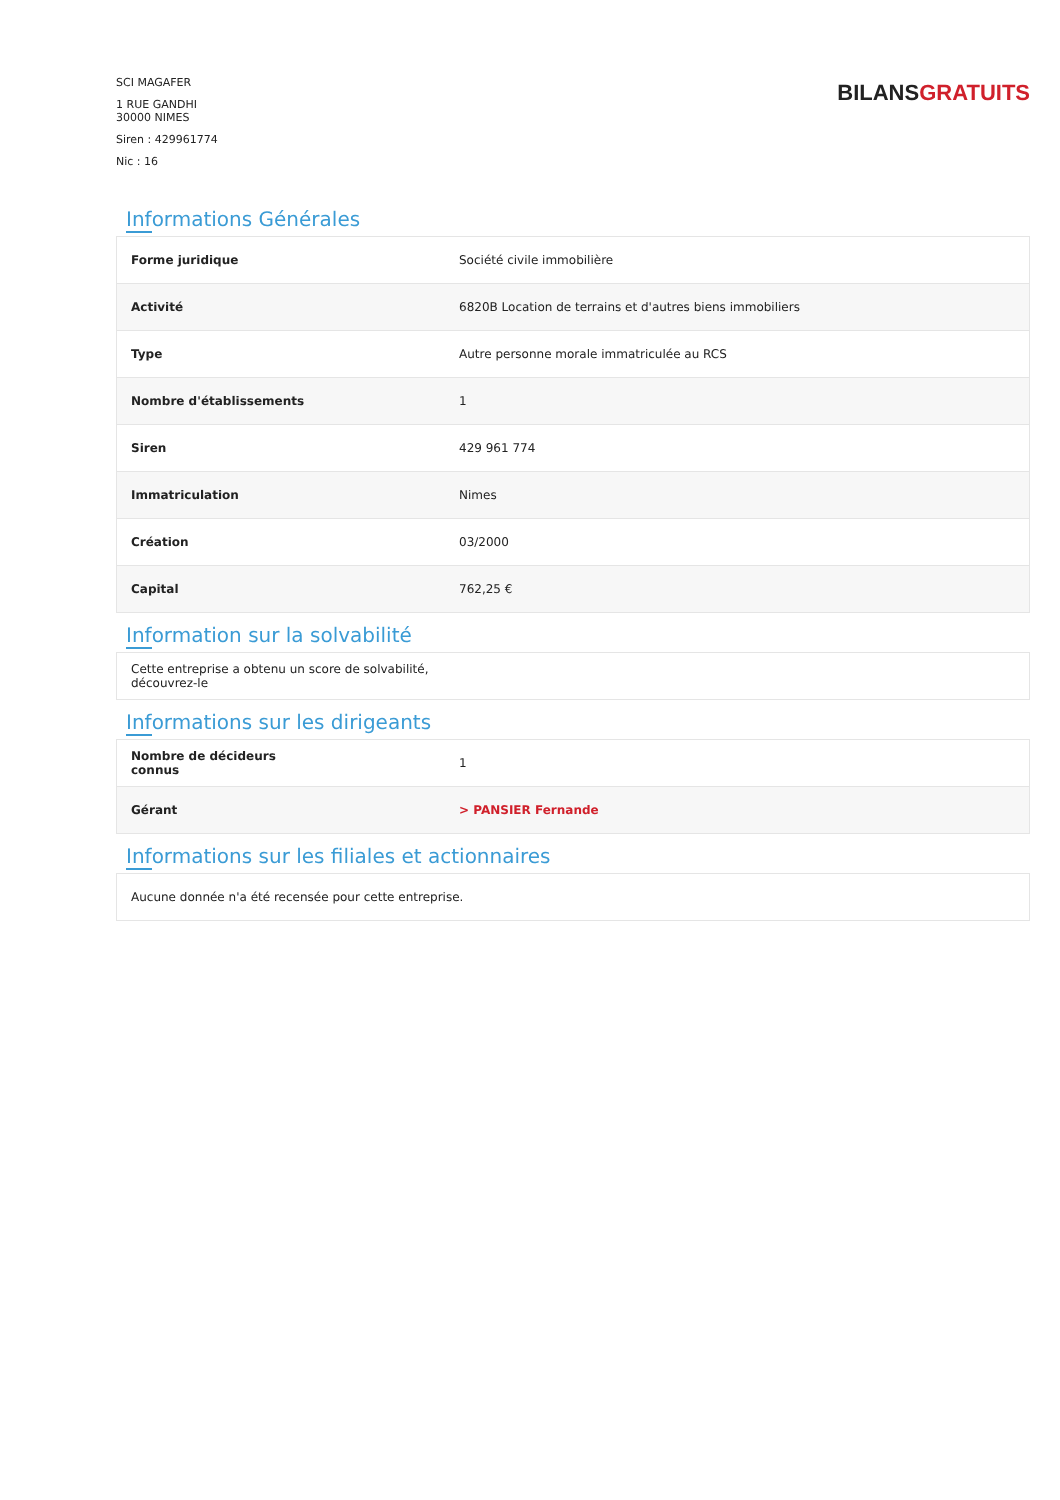SCI MAGAFER
1 RUE GANDHI
30000 NIMES
Siren : 429961774
Nic : 16
BILANSGRATUITS
Informations Générales
| Forme juridique | Société civile immobilière |
| Activité | 6820B Location de terrains et d'autres biens immobiliers |
| Type | Autre personne morale immatriculée au RCS |
| Nombre d'établissements | 1 |
| Siren | 429 961 774 |
| Immatriculation | Nimes |
| Création | 03/2000 |
| Capital | 762,25 € |
Information sur la solvabilité
| Cette entreprise a obtenu un score de solvabilité, découvrez-le |
Informations sur les dirigeants
| Nombre de décideurs connus | 1 |
| Gérant | > PANSIER Fernande |
Informations sur les filiales et actionnaires
| Aucune donnée n'a été recensée pour cette entreprise. |